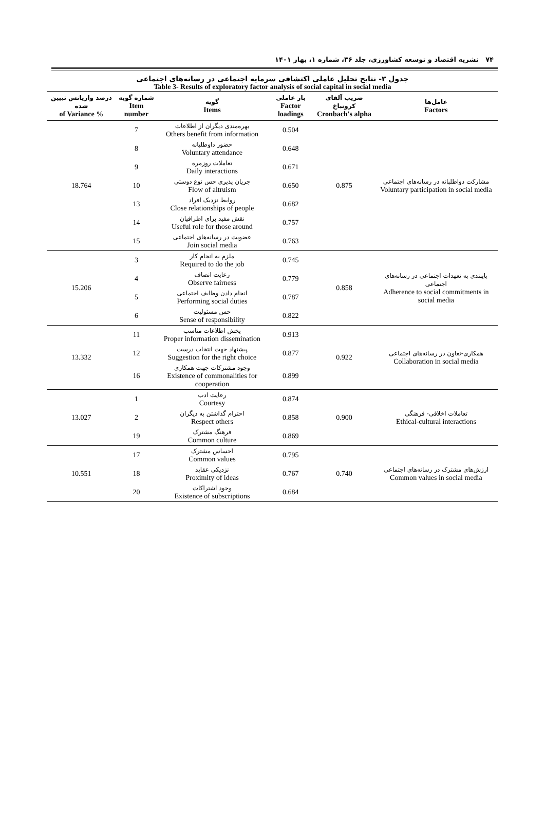۷۴ نشریه اقتصاد و توسعه کشاورزی، جلد ۳۶، شماره ۱، بهار ۱۴۰۱
جدول ۳- نتایج تحلیل عاملی اکتشافی سرمایه اجتماعی در رسانه‌های اجتماعی
Table 3- Results of exploratory factor analysis of social capital in social media
| عامل‌ها Factors | ضریب آلفای کرونباخ Cronbach's alpha | بار عاملی Factor loadings | گویه Items | شماره گویه Item number | درصد واریانس تبیین شده % of Variance |
| --- | --- | --- | --- | --- | --- |
| مشارکت دواطلبانه در رسانه‌های اجتماعی Voluntary participation in social media | 0.875 | 0.504 | بهره‌مندی دیگران از اطلاعات Others benefit from information | 7 | 18.764 |
| | | 0.648 | حضور داوطلبانه Voluntary attendance | 8 | |
| | | 0.671 | تعاملات روزمره Daily interactions | 9 | |
| | | 0.650 | جریان پذیری حس نوع دوستی Flow of altruism | 10 | |
| | | 0.682 | روابط نزدیک افراد Close relationships of people | 13 | |
| | | 0.757 | نقش مفید برای اطرافیان Useful role for those around | 14 | |
| | | 0.763 | عضویت در رسانه‌های اجتماعی Join social media | 15 | |
| پایبندی به تعهدات اجتماعی در رسانه‌های اجتماعی Adherence to social commitments in social media | 0.858 | 0.745 | ملزم به انجام کار Required to do the job | 3 | 15.206 |
| | | 0.779 | رعایت انصاف Observe fairness | 4 | |
| | | 0.787 | انجام دادن وظایف اجتماعی Performing social duties | 5 | |
| | | 0.822 | حس مسئولیت Sense of responsibility | 6 | |
| همکاری-تعاون در رسانه‌های اجتماعی Collaboration in social media | 0.922 | 0.913 | پخش اطلاعات مناسب Proper information dissemination | 11 | 13.332 |
| | | 0.877 | پیشنهاد جهت انتخاب درست Suggestion for the right choice | 12 | |
| | | 0.899 | وجود مشترکات جهت همکاری Existence of commonalities for cooperation | 16 | |
| تعاملات اخلاقی- فرهنگی Ethical-cultural interactions | 0.900 | 0.874 | رعایت ادب Courtesy | 1 | 13.027 |
| | | 0.858 | احترام گذاشتن به دیگران Respect others | 2 | |
| | | 0.869 | فرهنگ مشترک Common culture | 19 | |
| ارزش‌های مشترک در رسانه‌های اجتماعی Common values in social media | 0.740 | 0.795 | احساس مشترک Common values | 17 | 10.551 |
| | | 0.767 | نزدیکی عقاید Proximity of ideas | 18 | |
| | | 0.684 | وجود اشتراکات Existence of subscriptions | 20 | |